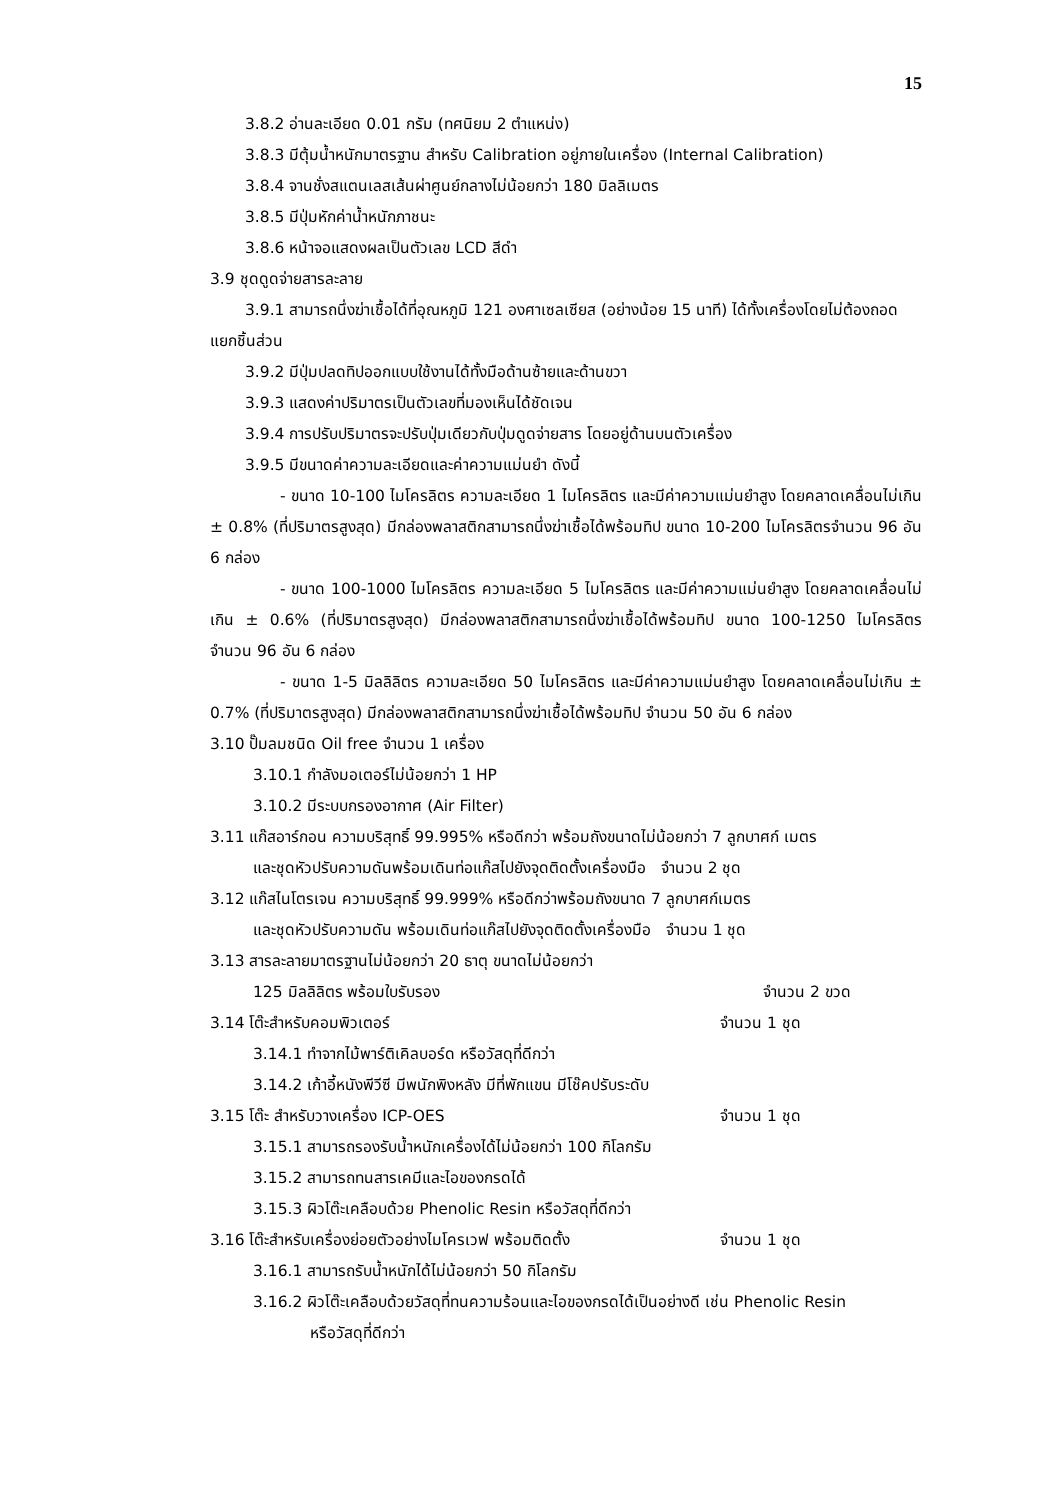15
3.8.2 อ่านละเอียด 0.01 กรัม (ทศนิยม 2 ตำแหน่ง)
3.8.3 มีตุ้มน้ำหนักมาตรฐาน สำหรับ Calibration อยู่ภายในเครื่อง (Internal Calibration)
3.8.4 จานชั่งสแตนเลสเส้นผ่าศูนย์กลางไม่น้อยกว่า 180 มิลลิเมตร
3.8.5 มีปุ่มหักค่าน้ำหนักภาชนะ
3.8.6 หน้าจอแสดงผลเป็นตัวเลข LCD สีดำ
3.9 ชุดดูดจ่ายสารละลาย
3.9.1 สามารถนึ่งฆ่าเชื้อได้ที่อุณหภูมิ 121 องศาเซลเซียส (อย่างน้อย 15 นาที) ได้ทั้งเครื่องโดยไม่ต้องถอดแยกชิ้นส่วน
3.9.2 มีปุ่มปลดทิปออกแบบใช้งานได้ทั้งมือด้านซ้ายและด้านขวา
3.9.3 แสดงค่าปริมาตรเป็นตัวเลขที่มองเห็นได้ชัดเจน
3.9.4 การปรับปริมาตรจะปรับปุ่มเดียวกับปุ่มดูดจ่ายสาร โดยอยู่ด้านบนตัวเครื่อง
3.9.5 มีขนาดค่าความละเอียดและค่าความแม่นยำ ดังนี้
- ขนาด 10-100 ไมโครลิตร ความละเอียด 1 ไมโครลิตร และมีค่าความแม่นยำสูง โดยคลาดเคลื่อนไม่เกิน ± 0.8% (ที่ปริมาตรสูงสุด) มีกล่องพลาสติกสามารถนึ่งฆ่าเชื้อได้พร้อมทิป ขนาด 10-200 ไมโครลิตรจำนวน 96 อัน 6 กล่อง
- ขนาด 100-1000 ไมโครลิตร ความละเอียด 5 ไมโครลิตร และมีค่าความแม่นยำสูง โดยคลาดเคลื่อนไม่เกิน ± 0.6% (ที่ปริมาตรสูงสุด) มีกล่องพลาสติกสามารถนึ่งฆ่าเชื้อได้พร้อมทิป ขนาด 100-1250 ไมโครลิตร จำนวน 96 อัน 6 กล่อง
- ขนาด 1-5 มิลลิลิตร ความละเอียด 50 ไมโครลิตร และมีค่าความแม่นยำสูง โดยคลาดเคลื่อนไม่เกิน ± 0.7% (ที่ปริมาตรสูงสุด) มีกล่องพลาสติกสามารถนึ่งฆ่าเชื้อได้พร้อมทิป จำนวน 50 อัน 6 กล่อง
3.10 ปั๊มลมชนิด Oil free จำนวน 1 เครื่อง
3.10.1 กำลังมอเตอร์ไม่น้อยกว่า 1 HP
3.10.2 มีระบบกรองอากาศ (Air Filter)
3.11 แก๊สอาร์กอน ความบริสุทธิ์ 99.995% หรือดีกว่า พร้อมถังขนาดไม่น้อยกว่า 7 ลูกบาศก์ เมตร
และชุดหัวปรับความดันพร้อมเดินท่อแก๊สไปยังจุดติดตั้งเครื่องมือ จำนวน 2 ชุด
3.12 แก๊สไนโตรเจน ความบริสุทธิ์ 99.999% หรือดีกว่าพร้อมถังขนาด 7 ลูกบาศก์เมตร
และชุดหัวปรับความดัน พร้อมเดินท่อแก๊สไปยังจุดติดตั้งเครื่องมือ จำนวน 1 ชุด
3.13 สารละลายมาตรฐานไม่น้อยกว่า 20 ธาตุ ขนาดไม่น้อยกว่า
125 มิลลิลิตร พร้อมใบรับรอง จำนวน 2 ขวด
3.14 โต๊ะสำหรับคอมพิวเตอร์ จำนวน 1 ชุด
3.14.1 ทำจากไม้พาร์ติเคิลบอร์ด หรือวัสดุที่ดีกว่า
3.14.2 เก้าอี้หนังพีวีซี มีพนักพิงหลัง มีที่พักแขน มีโช๊คปรับระดับ
3.15 โต๊ะ สำหรับวางเครื่อง ICP-OES จำนวน 1 ชุด
3.15.1 สามารถรองรับน้ำหนักเครื่องได้ไม่น้อยกว่า 100 กิโลกรัม
3.15.2 สามารถทนสารเคมีและไอของกรดได้
3.15.3 ผิวโต๊ะเคลือบด้วย Phenolic Resin หรือวัสดุที่ดีกว่า
3.16 โต๊ะสำหรับเครื่องย่อยตัวอย่างไมโครเวฟ พร้อมติดตั้ง จำนวน 1 ชุด
3.16.1 สามารถรับน้ำหนักได้ไม่น้อยกว่า 50 กิโลกรัม
3.16.2 ผิวโต๊ะเคลือบด้วยวัสดุที่ทนความร้อนและไอของกรดได้เป็นอย่างดี เช่น Phenolic Resin
หรือวัสดุที่ดีกว่า